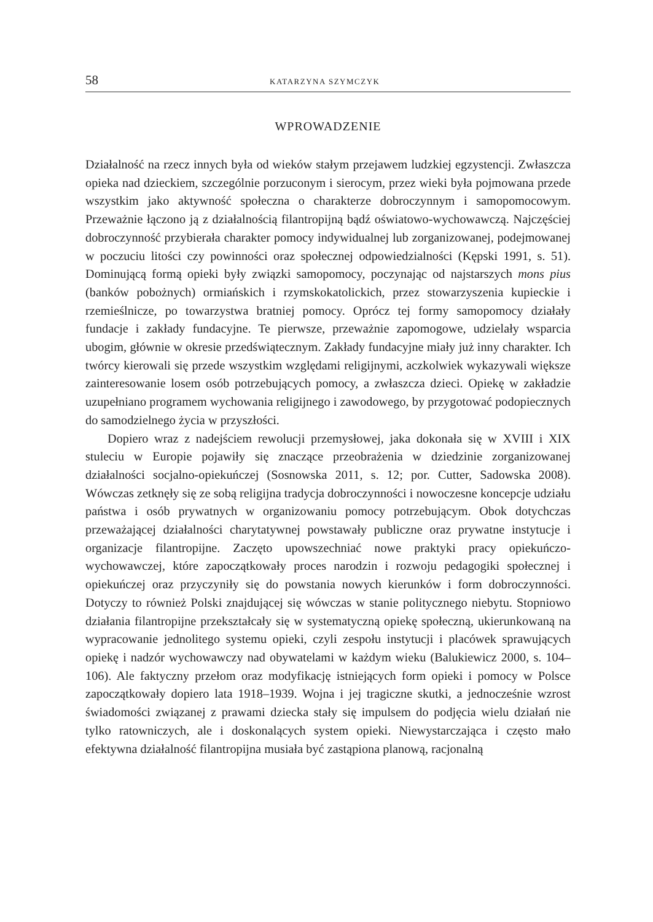58 KATARZYNA SZYMCZYK
WPROWADZENIE
Działalność na rzecz innych była od wieków stałym przejawem ludzkiej egzystencji. Zwłaszcza opieka nad dzieckiem, szczególnie porzuconym i sierocym, przez wieki była pojmowana przede wszystkim jako aktywność społeczna o charakterze dobroczynnym i samopomocowym. Przeważnie łączono ją z działalnością filantropijną bądź oświatowo-wychowawczą. Najczęściej dobroczynność przybierała charakter pomocy indywidualnej lub zorganizowanej, podejmowanej w poczuciu litości czy powinności oraz społecznej odpowiedzialności (Kępski 1991, s. 51). Dominującą formą opieki były związki samopomocy, poczynając od najstarszych mons pius (banków pobożnych) ormiańskich i rzymskokatolickich, przez stowarzyszenia kupieckie i rzemieślnicze, po towarzystwa bratniej pomocy. Oprócz tej formy samopomocy działały fundacje i zakłady fundacyjne. Te pierwsze, przeważnie zapomogowe, udzielały wsparcia ubogim, głównie w okresie przedświątecznym. Zakłady fundacyjne miały już inny charakter. Ich twórcy kierowali się przede wszystkim względami religijnymi, aczkolwiek wykazywali większe zainteresowanie losem osób potrzebujących pomocy, a zwłaszcza dzieci. Opiekę w zakładzie uzupełniano programem wychowania religijnego i zawodowego, by przygotować podopiecznych do samodzielnego życia w przyszłości.
Dopiero wraz z nadejściem rewolucji przemysłowej, jaka dokonała się w XVIII i XIX stuleciu w Europie pojawiły się znaczące przeobrażenia w dziedzinie zorganizowanej działalności socjalno-opiekuńczej (Sosnowska 2011, s. 12; por. Cutter, Sadowska 2008). Wówczas zetknęły się ze sobą religijna tradycja dobroczynności i nowoczesne koncepcje udziału państwa i osób prywatnych w organizowaniu pomocy potrzebującym. Obok dotychczas przeważającej działalności charytatywnej powstawały publiczne oraz prywatne instytucje i organizacje filantropijne. Zaczęto upowszechniać nowe praktyki pracy opiekuńczo-wychowawczej, które zapoczątkowały proces narodzin i rozwoju pedagogiki społecznej i opiekuńczej oraz przyczyniły się do powstania nowych kierunków i form dobroczynności. Dotyczy to również Polski znajdującej się wówczas w stanie politycznego niebytu. Stopniowo działania filantropijne przekształcały się w systematyczną opiekę społeczną, ukierunkowaną na wypracowanie jednolitego systemu opieki, czyli zespołu instytucji i placówek sprawujących opiekę i nadzór wychowawczy nad obywatelami w każdym wieku (Balukiewicz 2000, s. 104–106). Ale faktyczny przełom oraz modyfikację istniejących form opieki i pomocy w Polsce zapoczątkowały dopiero lata 1918–1939. Wojna i jej tragiczne skutki, a jednocześnie wzrost świadomości związanej z prawami dziecka stały się impulsem do podjęcia wielu działań nie tylko ratowniczych, ale i doskonalących system opieki. Niewystarczająca i często mało efektywna działalność filantropijna musiała być zastąpiona planową, racjonalną